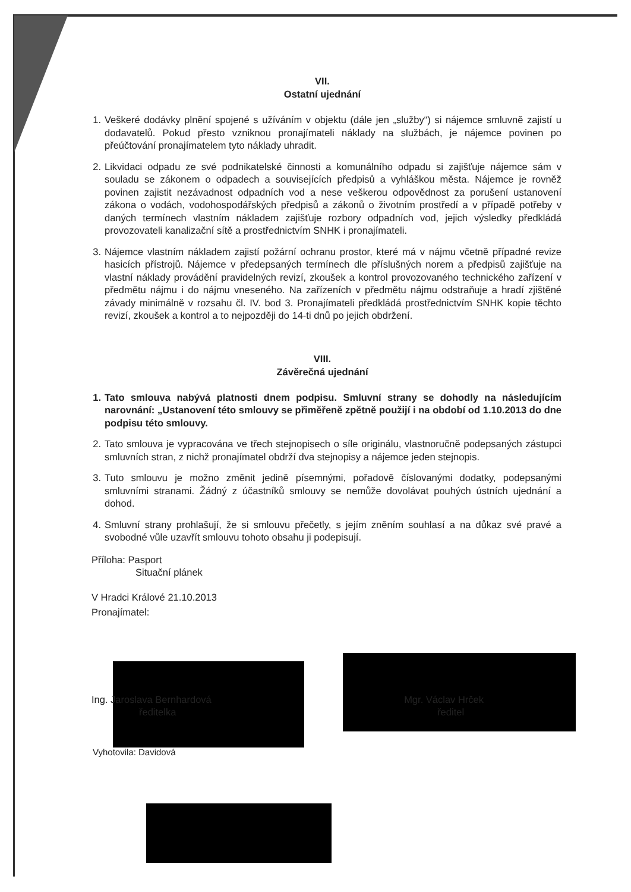VII.
Ostatní ujednání
1. Veškeré dodávky plnění spojené s užíváním v objektu (dále jen „služby“) si nájemce smluvně zajistí u dodavatelů. Pokud přesto vzniknou pronajímateli náklady na službách, je nájemce povinen po přeúčtování pronajímatelem tyto náklady uhradit.
2. Likvidaci odpadu ze své podnikatelské činnosti a komunálního odpadu si zajišťuje nájemce sám v souladu se zákonem o odpadech a souvisejících předpisů a vyhláškou města. Nájemce je rovněž povinen zajistit nezávadnost odpadních vod a nese veškerou odpovědnost za porušení ustanovení zákona o vodách, vodohospodářských předpisů a zákonů o životním prostředí a v případě potřeby v daných termínech vlastním nákladem zajišťuje rozbory odpadních vod, jejich výsledky předkládá provozovateli kanalizační sítě a prostřednictvím SNHK i pronajímateli.
3. Nájemce vlastním nákladem zajistí požární ochranu prostor, které má v nájmu včetně případné revize hasicích přístrojů. Nájemce v předepsaných termínech dle příslušných norem a předpisů zajišťuje na vlastní náklady provádění pravidelných revizí, zkoušek a kontrol provozovaného technického zařízení v předmětu nájmu i do nájmu vneseného. Na zařízeních v předmětu nájmu odstraňuje a hradí zjištěné závady minimálně v rozsahu čl. IV. bod 3. Pronajímateli předkládá prostřednictvím SNHK kopie těchto revizí, zkoušek a kontrol a to nejpozději do 14-ti dnů po jejich obdržení.
VIII.
Závěrečná ujednání
1. Tato smlouva nabývá platnosti dnem podpisu. Smluvní strany se dohodly na následujícím narovnání: „Ustanovení této smlouvy se přiměřeně zpětně použijí i na období od 1.10.2013 do dne podpisu této smlouvy.
2. Tato smlouva je vypracována ve třech stejnopisech o síle originálu, vlastnoručně podepsaných zástupci smluvních stran, z nichž pronajímatel obdrží dva stejnopisy a nájemce jeden stejnopis.
3. Tuto smlouvu je možno změnit jedině písemnými, pořadově číslovanými dodatky, podepsanými smluvními stranami. Žádný z účastníků smlouvy se nemůže dovolávat pouhých ústních ujednání a dohod.
4. Smluvní strany prohlašují, že si smlouvu přečetly, s jejím zněním souhlasí a na důkaz své pravé a svobodné vůle uzavřít smlouvu tohoto obsahu ji podepisují.
Příloha: Pasport
Situační plánek
V Hradci Králové 21.10.2013
Pronajímatel:
Ing. Jaroslava Bernhardová
ředitelka
Mgr. Václav Hrček
ředitel
Vyhotovila: Davidová